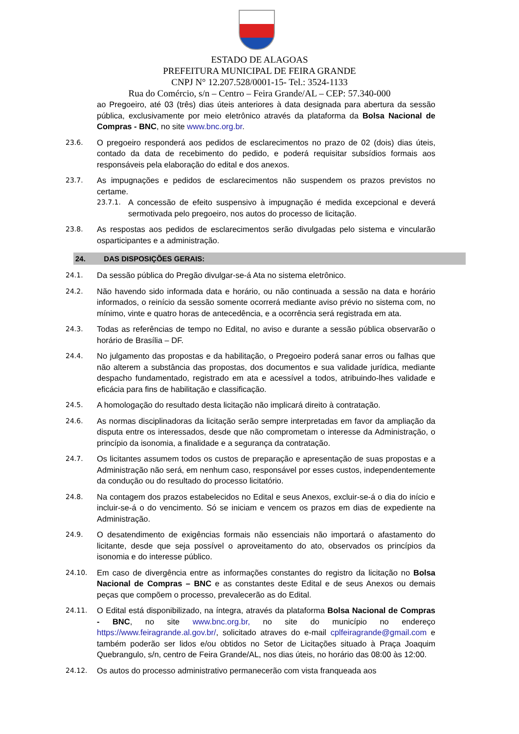ESTADO DE ALAGOAS
PREFEITURA MUNICIPAL DE FEIRA GRANDE
CNPJ N° 12.207.528/0001-15- Tel.: 3524-1133
Rua do Comércio, s/n – Centro – Feira Grande/AL – CEP: 57.340-000
ao Pregoeiro, até 03 (três) dias úteis anteriores à data designada para abertura da sessão pública, exclusivamente por meio eletrônico através da plataforma da Bolsa Nacional de Compras - BNC, no site www.bnc.org.br.
23.6.
O pregoeiro responderá aos pedidos de esclarecimentos no prazo de 02 (dois) dias úteis, contado da data de recebimento do pedido, e poderá requisitar subsídios formais aos responsáveis pela elaboração do edital e dos anexos.
23.7.
As impugnações e pedidos de esclarecimentos não suspendem os prazos previstos no certame.
23.7.1.
A concessão de efeito suspensivo à impugnação é medida excepcional e deverá sermotivada pelo pregoeiro, nos autos do processo de licitação.
23.8.
As respostas aos pedidos de esclarecimentos serão divulgadas pelo sistema e vincularão osparticipantes e a administração.
24. DAS DISPOSIÇÕES GERAIS:
24.1.
Da sessão pública do Pregão divulgar-se-á Ata no sistema eletrônico.
24.2.
Não havendo sido informada data e horário, ou não continuada a sessão na data e horário informados, o reinício da sessão somente ocorrerá mediante aviso prévio no sistema com, no mínimo, vinte e quatro horas de antecedência, e a ocorrência será registrada em ata.
24.3.
Todas as referências de tempo no Edital, no aviso e durante a sessão pública observarão o horário de Brasília – DF.
24.4.
No julgamento das propostas e da habilitação, o Pregoeiro poderá sanar erros ou falhas que não alterem a substância das propostas, dos documentos e sua validade jurídica, mediante despacho fundamentado, registrado em ata e acessível a todos, atribuindo-lhes validade e eficácia para fins de habilitação e classificação.
24.5.
A homologação do resultado desta licitação não implicará direito à contratação.
24.6.
As normas disciplinadoras da licitação serão sempre interpretadas em favor da ampliação da disputa entre os interessados, desde que não comprometam o interesse da Administração, o princípio da isonomia, a finalidade e a segurança da contratação.
24.7.
Os licitantes assumem todos os custos de preparação e apresentação de suas propostas e a Administração não será, em nenhum caso, responsável por esses custos, independentemente da condução ou do resultado do processo licitatório.
24.8.
Na contagem dos prazos estabelecidos no Edital e seus Anexos, excluir-se-á o dia do início e incluir-se-á o do vencimento. Só se iniciam e vencem os prazos em dias de expediente na Administração.
24.9.
O desatendimento de exigências formais não essenciais não importará o afastamento do licitante, desde que seja possível o aproveitamento do ato, observados os princípios da isonomia e do interesse público.
24.10.
Em caso de divergência entre as informações constantes do registro da licitação no Bolsa Nacional de Compras – BNC e as constantes deste Edital e de seus Anexos ou demais peças que compõem o processo, prevalecerão as do Edital.
24.11.
O Edital está disponibilizado, na íntegra, através da plataforma Bolsa Nacional de Compras - BNC, no site www.bnc.org.br, no site do município no endereço https://www.feiragrande.al.gov.br/, solicitado atraves do e-mail cplfeiragrande@gmail.com e também poderão ser lidos e/ou obtidos no Setor de Licitações situado à Praça Joaquim Quebrangulo, s/n, centro de Feira Grande/AL, nos dias úteis, no horário das 08:00 às 12:00.
24.12.
Os autos do processo administrativo permanecerão com vista franqueada aos